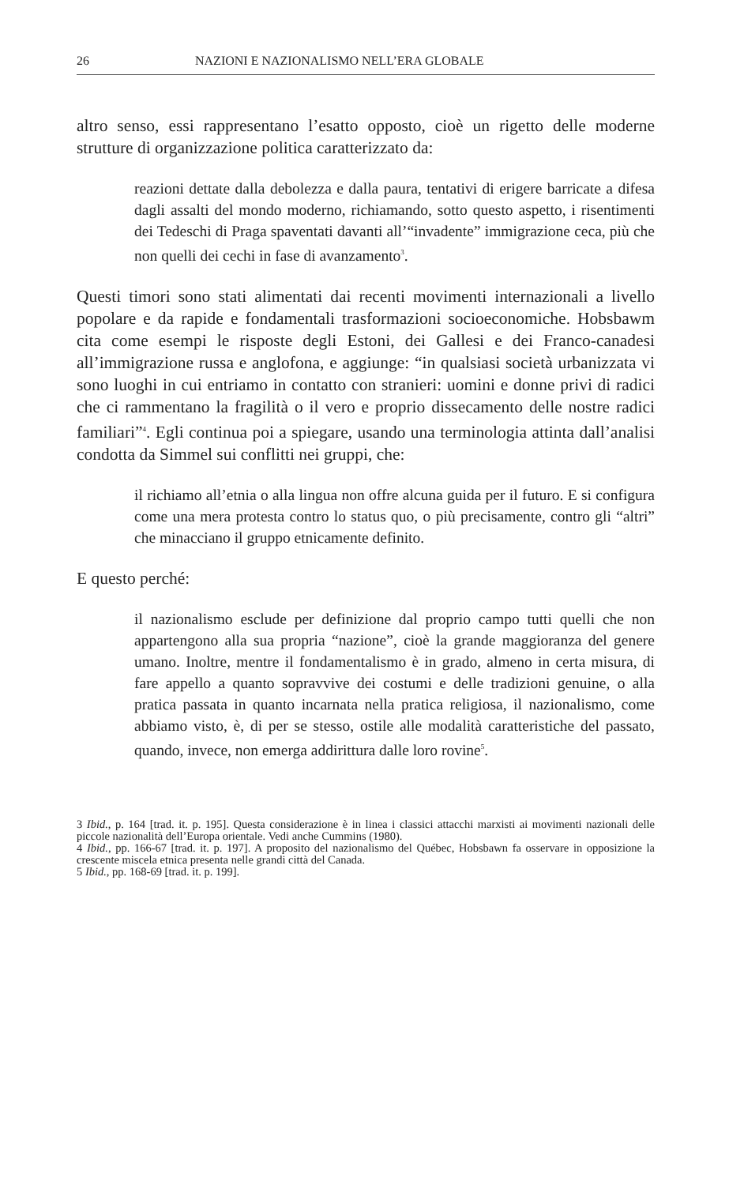26 NAZIONI E NAZIONALISMO NELL’ERA GLOBALE
altro senso, essi rappresentano l’esatto opposto, cioè un rigetto delle moderne strutture di organizzazione politica caratterizzato da:
reazioni dettate dalla debolezza e dalla paura, tentativi di erigere barricate a difesa dagli assalti del mondo moderno, richiamando, sotto questo aspetto, i risentimenti dei Tedeschi di Praga spaventati davanti all’“invadente” immigrazione ceca, più che non quelli dei cechi in fase di avanzamento<sup>3</sup>.
Questi timori sono stati alimentati dai recenti movimenti internazionali a livello popolare e da rapide e fondamentali trasformazioni socioeconomiche. Hobsbawm cita come esempi le risposte degli Estoni, dei Gallesi e dei Franco-canadesi all’immigrazione russa e anglofona, e aggiunge: “in qualsiasi società urbanizzata vi sono luoghi in cui entriamo in contatto con stranieri: uomini e donne privi di radici che ci rammentano la fragilità o il vero e proprio dissecamento delle nostre radici familiari”<sup>4</sup>. Egli continua poi a spiegare, usando una terminologia attinta dall’analisi condotta da Simmel sui conflitti nei gruppi, che:
il richiamo all’etnia o alla lingua non offre alcuna guida per il futuro. E si configura come una mera protesta contro lo status quo, o più precisamente, contro gli “altri” che minacciano il gruppo etnicamente definito.
E questo perché:
il nazionalismo esclude per definizione dal proprio campo tutti quelli che non appartengono alla sua propria “nazione”, cioè la grande maggioranza del genere umano. Inoltre, mentre il fondamentalismo è in grado, almeno in certa misura, di fare appello a quanto sopravvive dei costumi e delle tradizioni genuine, o alla pratica passata in quanto incarnata nella pratica religiosa, il nazionalismo, come abbiamo visto, è, di per se stesso, ostile alle modalità caratteristiche del passato, quando, invece, non emerga addirittura dalle loro rovine<sup>5</sup>.
3 Ibid., p. 164 [trad. it. p. 195]. Questa considerazione è in linea i classici attacchi marxisti ai movimenti nazionali delle piccole nazionalità dell’Europa orientale. Vedi anche Cummins (1980).
4 Ibid., pp. 166-67 [trad. it. p. 197]. A proposito del nazionalismo del Québec, Hobsbawn fa osservare in opposizione la crescente miscela etnica presenta nelle grandi città del Canada.
5 Ibid., pp. 168-69 [trad. it. p. 199].